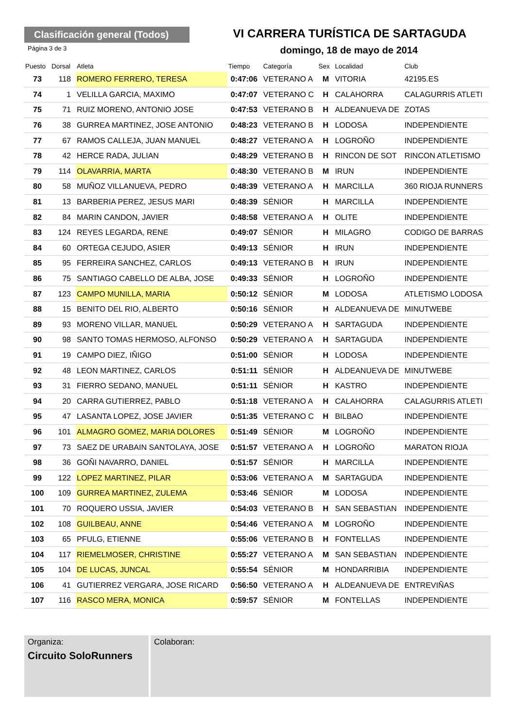Clasificación general (Todos)
VI CARRERA TURÍSTICA DE SARTAGUDA
Página 3 de 3
domingo, 18 de mayo de 2014
| Puesto | Dorsal | Atleta | Tiempo | Categoría | Sex | Localidad | Club |
| --- | --- | --- | --- | --- | --- | --- | --- |
| 73 | 118 | ROMERO FERRERO, TERESA | 0:47:06 | VETERANO A | M | VITORIA | 42195.ES |
| 74 | 1 | VELILLA GARCIA, MAXIMO | 0:47:07 | VETERANO C | H | CALAHORRA | CALAGURRIS ATLETI |
| 75 | 71 | RUIZ MORENO, ANTONIO JOSE | 0:47:53 | VETERANO B | H | ALDEANUEVA DE | ZOTAS |
| 76 | 38 | GURREA MARTINEZ, JOSE ANTONIO | 0:48:23 | VETERANO B | H | LODOSA | INDEPENDIENTE |
| 77 | 67 | RAMOS CALLEJA, JUAN MANUEL | 0:48:27 | VETERANO A | H | LOGROÑO | INDEPENDIENTE |
| 78 | 42 | HERCE RADA, JULIAN | 0:48:29 | VETERANO B | H | RINCON DE SOT | RINCON ATLETISMO |
| 79 | 114 | OLAVARRIA, MARTA | 0:48:30 | VETERANO B | M | IRUN | INDEPENDIENTE |
| 80 | 58 | MUÑOZ VILLANUEVA, PEDRO | 0:48:39 | VETERANO A | H | MARCILLA | 360 RIOJA RUNNERS |
| 81 | 13 | BARBERIA PEREZ, JESUS MARI | 0:48:39 | SÉNIOR | H | MARCILLA | INDEPENDIENTE |
| 82 | 84 | MARIN CANDON, JAVIER | 0:48:58 | VETERANO A | H | OLITE | INDEPENDIENTE |
| 83 | 124 | REYES LEGARDA, RENE | 0:49:07 | SÉNIOR | H | MILAGRO | CODIGO DE BARRAS |
| 84 | 60 | ORTEGA CEJUDO, ASIER | 0:49:13 | SÉNIOR | H | IRUN | INDEPENDIENTE |
| 85 | 95 | FERREIRA SANCHEZ, CARLOS | 0:49:13 | VETERANO B | H | IRUN | INDEPENDIENTE |
| 86 | 75 | SANTIAGO CABELLO DE ALBA, JOSE | 0:49:33 | SÉNIOR | H | LOGROÑO | INDEPENDIENTE |
| 87 | 123 | CAMPO MUNILLA, MARIA | 0:50:12 | SÉNIOR | M | LODOSA | ATLETISMO LODOSA |
| 88 | 15 | BENITO DEL RIO, ALBERTO | 0:50:16 | SÉNIOR | H | ALDEANUEVA DE | MINUTWEBE |
| 89 | 93 | MORENO VILLAR, MANUEL | 0:50:29 | VETERANO A | H | SARTAGUDA | INDEPENDIENTE |
| 90 | 98 | SANTO TOMAS HERMOSO, ALFONSO | 0:50:29 | VETERANO A | H | SARTAGUDA | INDEPENDIENTE |
| 91 | 19 | CAMPO DIEZ, IÑIGO | 0:51:00 | SÉNIOR | H | LODOSA | INDEPENDIENTE |
| 92 | 48 | LEON MARTINEZ, CARLOS | 0:51:11 | SÉNIOR | H | ALDEANUEVA DE | MINUTWEBE |
| 93 | 31 | FIERRO SEDANO, MANUEL | 0:51:11 | SÉNIOR | H | KASTRO | INDEPENDIENTE |
| 94 | 20 | CARRA GUTIERREZ, PABLO | 0:51:18 | VETERANO A | H | CALAHORRA | CALAGURRIS ATLETI |
| 95 | 47 | LASANTA LOPEZ, JOSE JAVIER | 0:51:35 | VETERANO C | H | BILBAO | INDEPENDIENTE |
| 96 | 101 | ALMAGRO GOMEZ, MARIA DOLORES | 0:51:49 | SÉNIOR | M | LOGROÑO | INDEPENDIENTE |
| 97 | 73 | SAEZ DE URABAIN SANTOLAYA, JOSE | 0:51:57 | VETERANO A | H | LOGROÑO | MARATON RIOJA |
| 98 | 36 | GOÑI NAVARRO, DANIEL | 0:51:57 | SÉNIOR | H | MARCILLA | INDEPENDIENTE |
| 99 | 122 | LOPEZ MARTINEZ, PILAR | 0:53:06 | VETERANO A | M | SARTAGUDA | INDEPENDIENTE |
| 100 | 109 | GURREA MARTINEZ, ZULEMA | 0:53:46 | SÉNIOR | M | LODOSA | INDEPENDIENTE |
| 101 | 70 | ROQUERO USSIA, JAVIER | 0:54:03 | VETERANO B | H | SAN SEBASTIAN | INDEPENDIENTE |
| 102 | 108 | GUILBEAU, ANNE | 0:54:46 | VETERANO A | M | LOGROÑO | INDEPENDIENTE |
| 103 | 65 | PFULG, ETIENNE | 0:55:06 | VETERANO B | H | FONTELLAS | INDEPENDIENTE |
| 104 | 117 | RIEMELMOSER, CHRISTINE | 0:55:27 | VETERANO A | M | SAN SEBASTIAN | INDEPENDIENTE |
| 105 | 104 | DE LUCAS, JUNCAL | 0:55:54 | SÉNIOR | M | HONDARRIBIA | INDEPENDIENTE |
| 106 | 41 | GUTIERREZ VERGARA, JOSE RICARD | 0:56:50 | VETERANO A | H | ALDEANUEVA DE | ENTREVIÑAS |
| 107 | 116 | RASCO MERA, MONICA | 0:59:57 | SÉNIOR | M | FONTELLAS | INDEPENDIENTE |
Organiza:
Circuito SoloRunners
Colaboran: